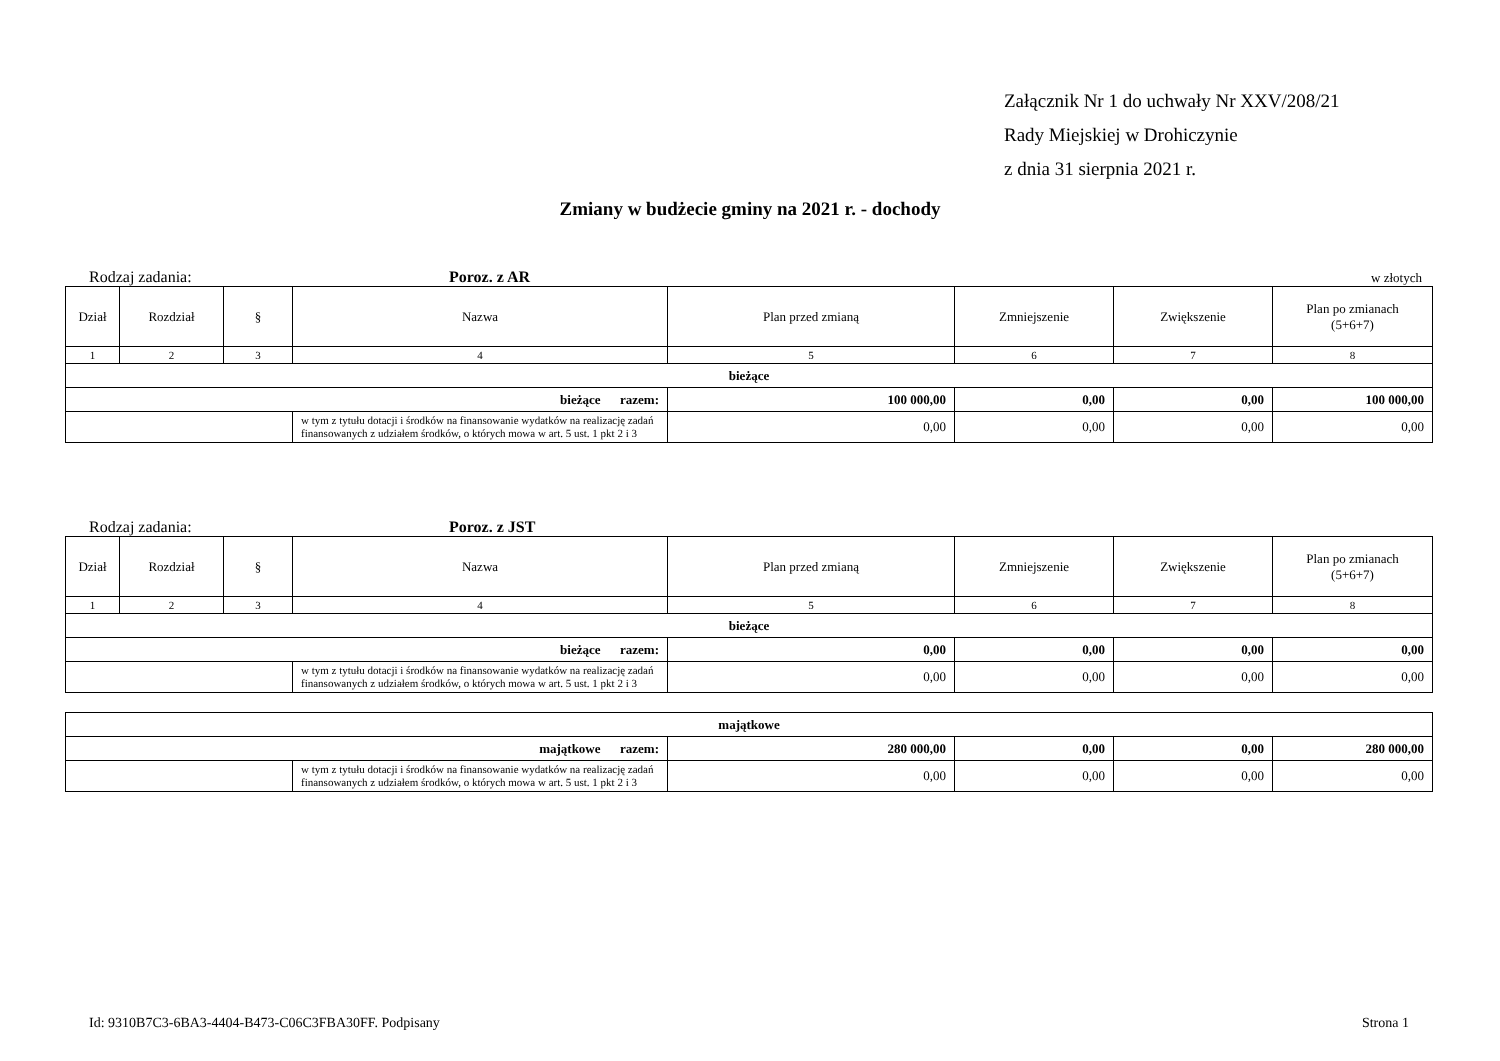Załącznik Nr 1 do uchwały Nr XXV/208/21
Rady Miejskiej w Drohiczynie
z dnia 31 sierpnia 2021 r.
Zmiany w budżecie gminy na 2021 r. - dochody
Rodzaj zadania: Poroz. z AR w złotych
| Dział | Rozdział | § | Nazwa | Plan przed zmianą | Zmniejszenie | Zwiększenie | Plan po zmianach (5+6+7) |
| --- | --- | --- | --- | --- | --- | --- | --- |
| 1 | 2 | 3 | 4 | 5 | 6 | 7 | 8 |
| bieżące | | | | | | | |
| bieżące razem: | | | | 100 000,00 | 0,00 | 0,00 | 100 000,00 |
| | | | w tym z tytułu dotacji i środków na finansowanie wydatków na realizację zadań finansowanych z udziałem środków, o których mowa w art. 5 ust. 1 pkt 2 i 3 | 0,00 | 0,00 | 0,00 | 0,00 |
Rodzaj zadania: Poroz. z JST
| Dział | Rozdział | § | Nazwa | Plan przed zmianą | Zmniejszenie | Zwiększenie | Plan po zmianach (5+6+7) |
| --- | --- | --- | --- | --- | --- | --- | --- |
| 1 | 2 | 3 | 4 | 5 | 6 | 7 | 8 |
| bieżące | | | | | | | |
| bieżące razem: | | | | 0,00 | 0,00 | 0,00 | 0,00 |
| | | | w tym z tytułu dotacji i środków na finansowanie wydatków na realizację zadań finansowanych z udziałem środków, o których mowa w art. 5 ust. 1 pkt 2 i 3 | 0,00 | 0,00 | 0,00 | 0,00 |
| majątkowe | | | | | |
| majątkowe razem: | | 280 000,00 | 0,00 | 0,00 | 280 000,00 |
| | w tym z tytułu dotacji i środków na finansowanie wydatków na realizację zadań finansowanych z udziałem środków, o których mowa w art. 5 ust. 1 pkt 2 i 3 | 0,00 | 0,00 | 0,00 | 0,00 |
Id: 9310B7C3-6BA3-4404-B473-C06C3FBA30FF. Podpisany Strona 1